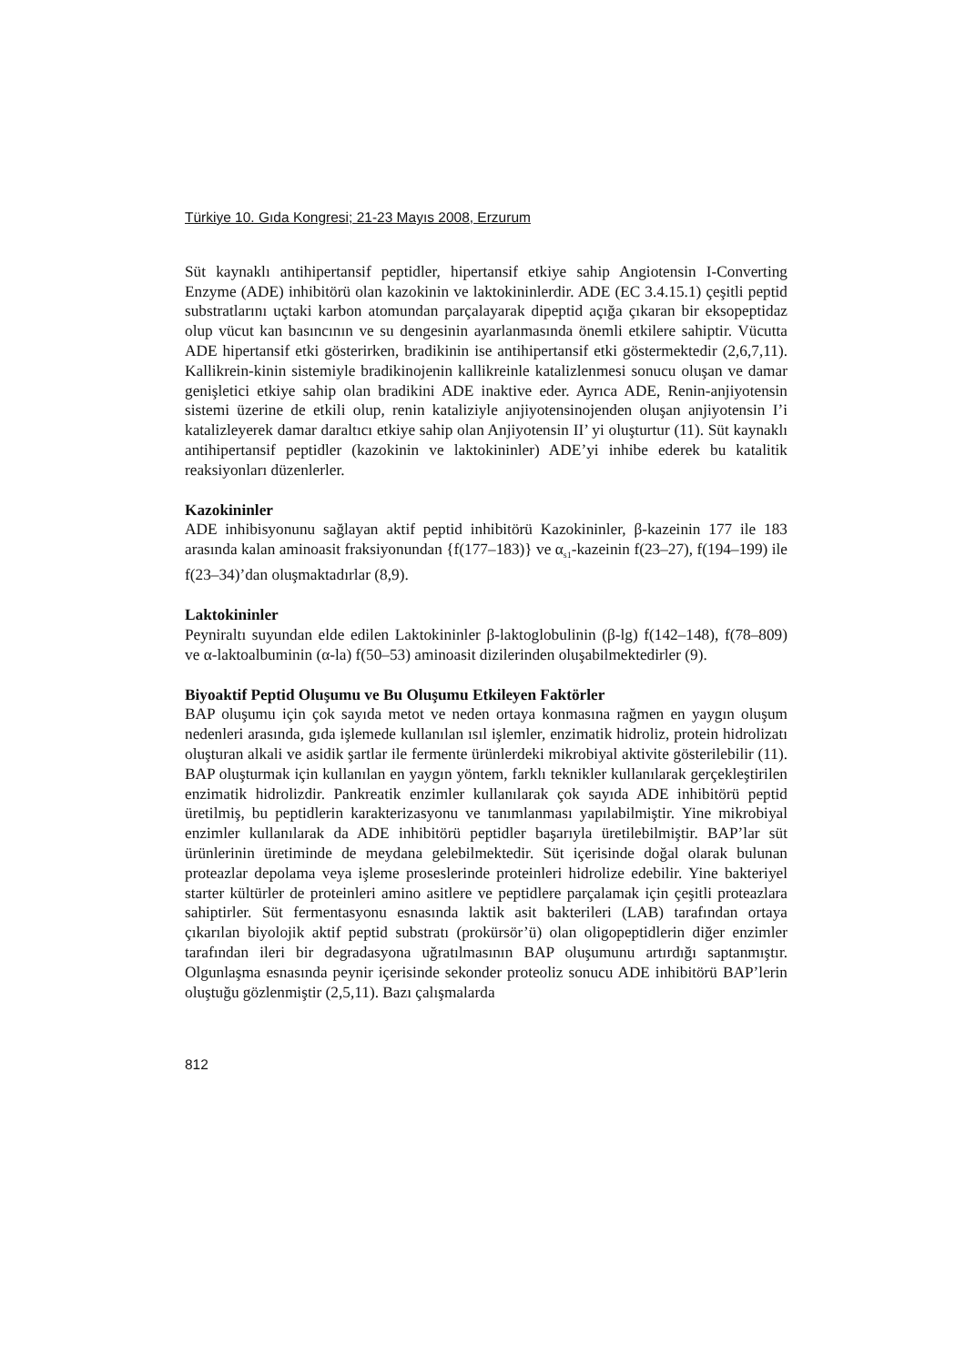Türkiye 10. Gıda Kongresi; 21-23 Mayıs 2008, Erzurum
Süt kaynaklı antihipertansif peptidler, hipertansif etkiye sahip Angiotensin I-Converting Enzyme (ADE) inhibitörü olan kazokinin ve laktokininlerdir. ADE (EC 3.4.15.1) çeşitli peptid substratlarını uçtaki karbon atomundan parçalayarak dipeptid açığa çıkaran bir eksopeptidaz olup vücut kan basıncının ve su dengesinin ayarlanmasında önemli etkilere sahiptir. Vücutta ADE hipertansif etki gösterirken, bradikinin ise antihipertansif etki göstermektedir (2,6,7,11). Kallikrein-kinin sistemiyle bradikinojenin kallikreinle katalizlenmesi sonucu oluşan ve damar genişletici etkiye sahip olan bradikini ADE inaktive eder. Ayrıca ADE, Renin-anjiyotensin sistemi üzerine de etkili olup, renin kataliziyle anjiyotensinojenden oluşan anjiyotensin I’i katalizleyerek damar daraltıcı etkiye sahip olan Anjiyotensin II’ yi oluşturtur (11). Süt kaynaklı antihipertansif peptidler (kazokinin ve laktokininler) ADE’yi inhibe ederek bu katalitik reaksiyonları düzenlerler.
Kazokininler
ADE inhibisyonunu sağlayan aktif peptid inhibitörü Kazokininler, β-kazeinin 177 ile 183 arasında kalan aminoasit fraksiyonundan {f(177–183)} ve α<sub>s1</sub>-kazeinin f(23–27), f(194–199) ile f(23–34)’dan oluşmaktadırlar (8,9).
Laktokininler
Peyniraltı suyundan elde edilen Laktokininler β-laktoglobulinin (β-lg) f(142–148), f(78–809) ve α-laktoalbuminin (α-la) f(50–53) aminoasit dizilerinden oluşabilmektedirler (9).
Biyoaktif Peptid Oluşumu ve Bu Oluşumu Etkileyen Faktörler
BAP oluşumu için çok sayıda metot ve neden ortaya konmasına rağmen en yaygın oluşum nedenleri arasında, gıda işlemede kullanılan ısıl işlemler, enzimatik hidroliz, protein hidrolizatı oluşturan alkali ve asidik şartlar ile fermente ürünlerdeki mikrobiyal aktivite gösterilebilir (11). BAP oluşturmak için kullanılan en yaygın yöntem, farklı teknikler kullanılarak gerçekleştirilen enzimatik hidrolizdir. Pankreatik enzimler kullanılarak çok sayıda ADE inhibitörü peptid üretilmiş, bu peptidlerin karakterizasyonu ve tanımlanması yapılabilmiştir. Yine mikrobiyal enzimler kullanılarak da ADE inhibitörü peptidler başarıyla üretilebilmiştir. BAP’lar süt ürünlerinin üretiminde de meydana gelebilmektedir. Süt içerisinde doğal olarak bulunan proteazlar depolama veya işleme proseslerinde proteinleri hidrolize edebilir. Yine bakteriyel starter kültürler de proteinleri amino asitlere ve peptidlere parçalamak için çeşitli proteazlara sahiptirler. Süt fermentasyonu esnasında laktik asit bakterileri (LAB) tarafından ortaya çıkarılan biyolojik aktif peptid substratı (prokürsör’ü) olan oligopeptidlerin diğer enzimler tarafından ileri bir degradasyona uğratılmasının BAP oluşumunu artırdığı saptanmıştır. Olgunlaşma esnasında peynir içerisinde sekonder proteoliz sonucu ADE inhibitörü BAP’lerin oluştuğu gözlenmiştir (2,5,11). Bazı çalışmalarda
812